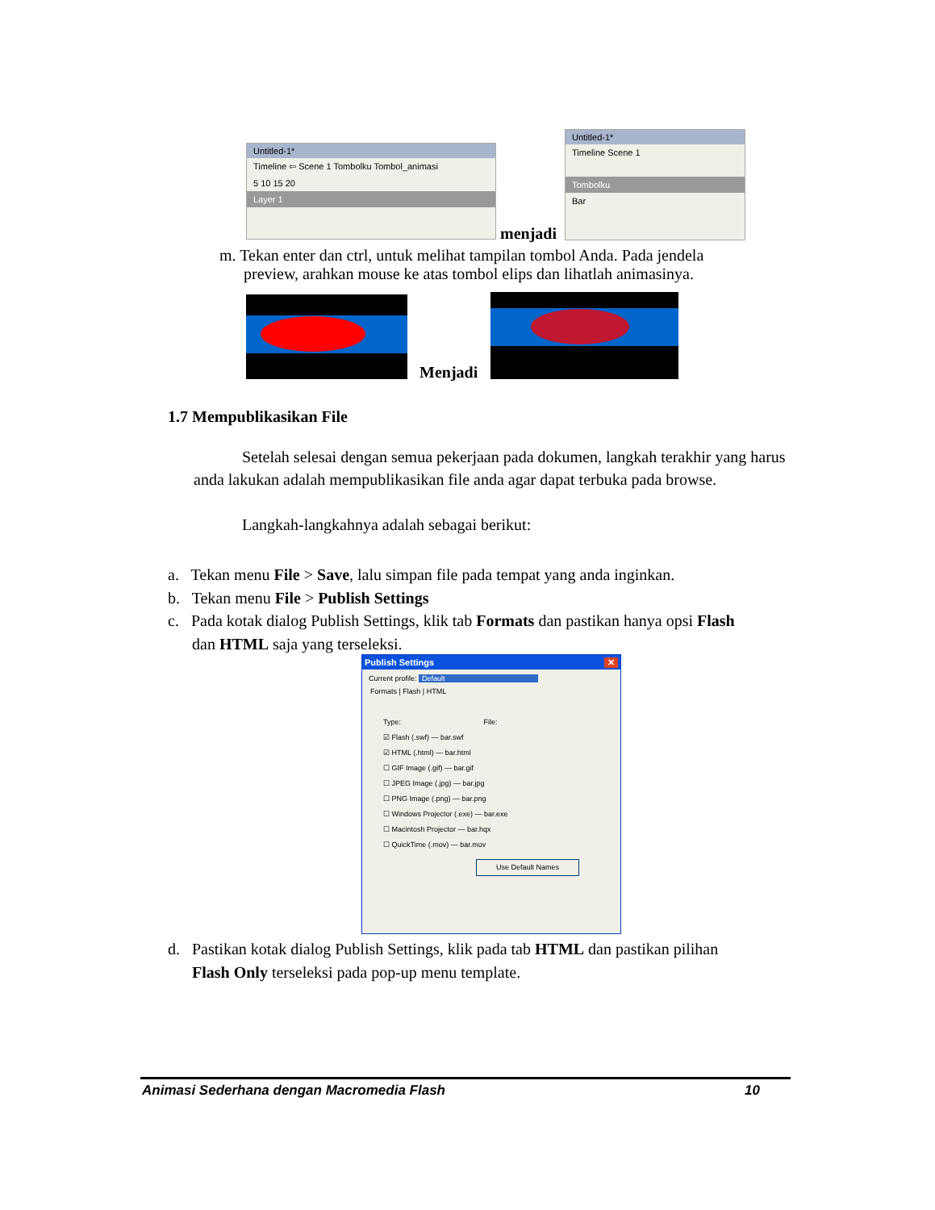Untitled-1*
Timeline ⇦ Scene 1 Tombolku Tombol_animasi
5 10 15 20
Layer 1
menjadi
Untitled-1*
Timeline Scene 1
Tombolku
Bar
m. Tekan enter dan ctrl, untuk melihat tampilan tombol Anda. Pada jendela
preview, arahkan mouse ke atas tombol elips dan lihatlah animasinya.
Menjadi
1.7 Mempublikasikan File
Setelah selesai dengan semua pekerjaan pada dokumen, langkah terakhir yang harus anda lakukan adalah mempublikasikan file anda agar dapat terbuka pada browse.
Langkah-langkahnya adalah sebagai berikut:
a. Tekan menu File > Save, lalu simpan file pada tempat yang anda inginkan.
b. Tekan menu File > Publish Settings
c. Pada kotak dialog Publish Settings, klik tab Formats dan pastikan hanya opsi Flash
dan HTML saja yang terseleksi.
Publish Settings ✕
Current profile: Default
Formats | Flash | HTML
Type: File:
☑ Flash (.swf) — bar.swf
☑ HTML (.html) — bar.html
☐ GIF Image (.gif) — bar.gif
☐ JPEG Image (.jpg) — bar.jpg
☐ PNG Image (.png) — bar.png
☐ Windows Projector (.exe) — bar.exe
☐ Macintosh Projector — bar.hqx
☐ QuickTime (.mov) — bar.mov
Use Default Names
d. Pastikan kotak dialog Publish Settings, klik pada tab HTML dan pastikan pilihan
Flash Only terseleksi pada pop-up menu template.
Animasi Sederhana dengan Macromedia Flash 10